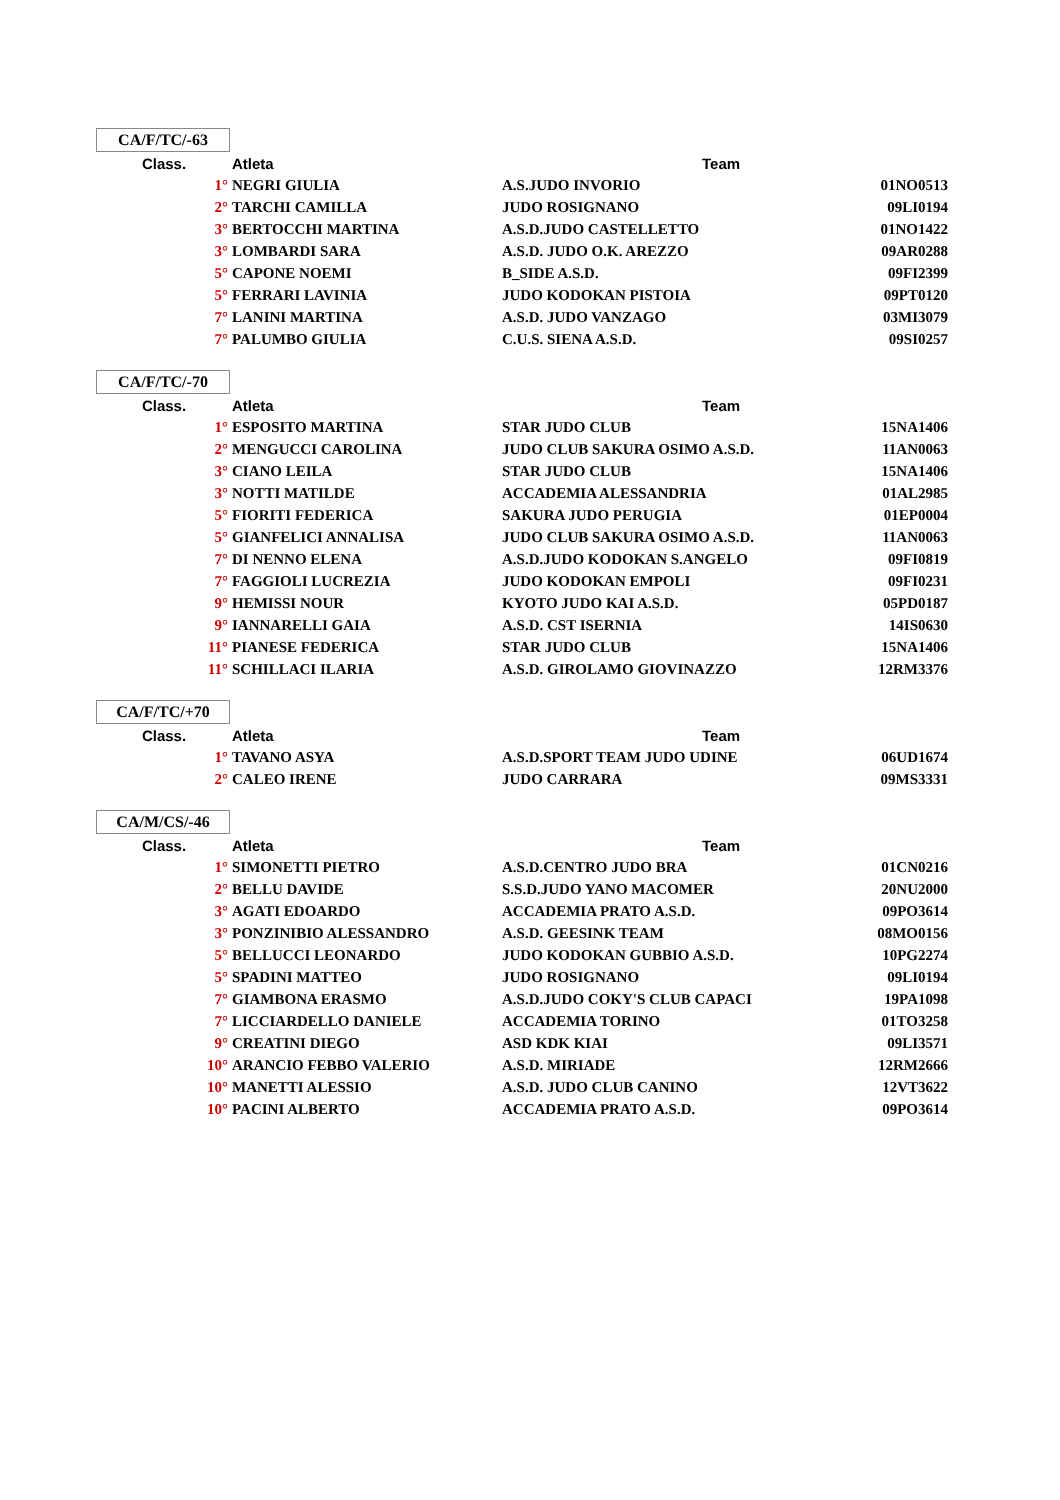CA/F/TC/-63
| Class. | Atleta | Team | |
| --- | --- | --- | --- |
| 1° | NEGRI GIULIA | A.S.JUDO INVORIO | 01NO0513 |
| 2° | TARCHI CAMILLA | JUDO ROSIGNANO | 09LI0194 |
| 3° | BERTOCCHI MARTINA | A.S.D.JUDO CASTELLETTO | 01NO1422 |
| 3° | LOMBARDI SARA | A.S.D. JUDO O.K. AREZZO | 09AR0288 |
| 5° | CAPONE NOEMI | B_SIDE A.S.D. | 09FI2399 |
| 5° | FERRARI LAVINIA | JUDO KODOKAN PISTOIA | 09PT0120 |
| 7° | LANINI MARTINA | A.S.D. JUDO VANZAGO | 03MI3079 |
| 7° | PALUMBO GIULIA | C.U.S. SIENA A.S.D. | 09SI0257 |
CA/F/TC/-70
| Class. | Atleta | Team | |
| --- | --- | --- | --- |
| 1° | ESPOSITO MARTINA | STAR JUDO CLUB | 15NA1406 |
| 2° | MENGUCCI CAROLINA | JUDO CLUB SAKURA OSIMO A.S.D. | 11AN0063 |
| 3° | CIANO LEILA | STAR JUDO CLUB | 15NA1406 |
| 3° | NOTTI MATILDE | ACCADEMIA ALESSANDRIA | 01AL2985 |
| 5° | FIORITI FEDERICA | SAKURA JUDO PERUGIA | 01EP0004 |
| 5° | GIANFELICI ANNALISA | JUDO CLUB SAKURA OSIMO A.S.D. | 11AN0063 |
| 7° | DI NENNO ELENA | A.S.D.JUDO KODOKAN S.ANGELO | 09FI0819 |
| 7° | FAGGIOLI LUCREZIA | JUDO KODOKAN EMPOLI | 09FI0231 |
| 9° | HEMISSI NOUR | KYOTO JUDO KAI A.S.D. | 05PD0187 |
| 9° | IANNARELLI GAIA | A.S.D. CST ISERNIA | 14IS0630 |
| 11° | PIANESE FEDERICA | STAR JUDO CLUB | 15NA1406 |
| 11° | SCHILLACI ILARIA | A.S.D. GIROLAMO GIOVINAZZO | 12RM3376 |
CA/F/TC/+70
| Class. | Atleta | Team | |
| --- | --- | --- | --- |
| 1° | TAVANO ASYA | A.S.D.SPORT TEAM JUDO UDINE | 06UD1674 |
| 2° | CALEO IRENE | JUDO CARRARA | 09MS3331 |
CA/M/CS/-46
| Class. | Atleta | Team | |
| --- | --- | --- | --- |
| 1° | SIMONETTI PIETRO | A.S.D.CENTRO JUDO BRA | 01CN0216 |
| 2° | BELLU DAVIDE | S.S.D.JUDO YANO MACOMER | 20NU2000 |
| 3° | AGATI EDOARDO | ACCADEMIA PRATO A.S.D. | 09PO3614 |
| 3° | PONZINIBIO ALESSANDRO | A.S.D. GEESINK TEAM | 08MO0156 |
| 5° | BELLUCCI LEONARDO | JUDO KODOKAN GUBBIO A.S.D. | 10PG2274 |
| 5° | SPADINI MATTEO | JUDO ROSIGNANO | 09LI0194 |
| 7° | GIAMBONA ERASMO | A.S.D.JUDO COKY'S CLUB CAPACI | 19PA1098 |
| 7° | LICCIARDELLO DANIELE | ACCADEMIA TORINO | 01TO3258 |
| 9° | CREATINI DIEGO | ASD KDK KIAI | 09LI3571 |
| 10° | ARANCIO FEBBO VALERIO | A.S.D. MIRIADE | 12RM2666 |
| 10° | MANETTI ALESSIO | A.S.D. JUDO CLUB CANINO | 12VT3622 |
| 10° | PACINI ALBERTO | ACCADEMIA PRATO A.S.D. | 09PO3614 |